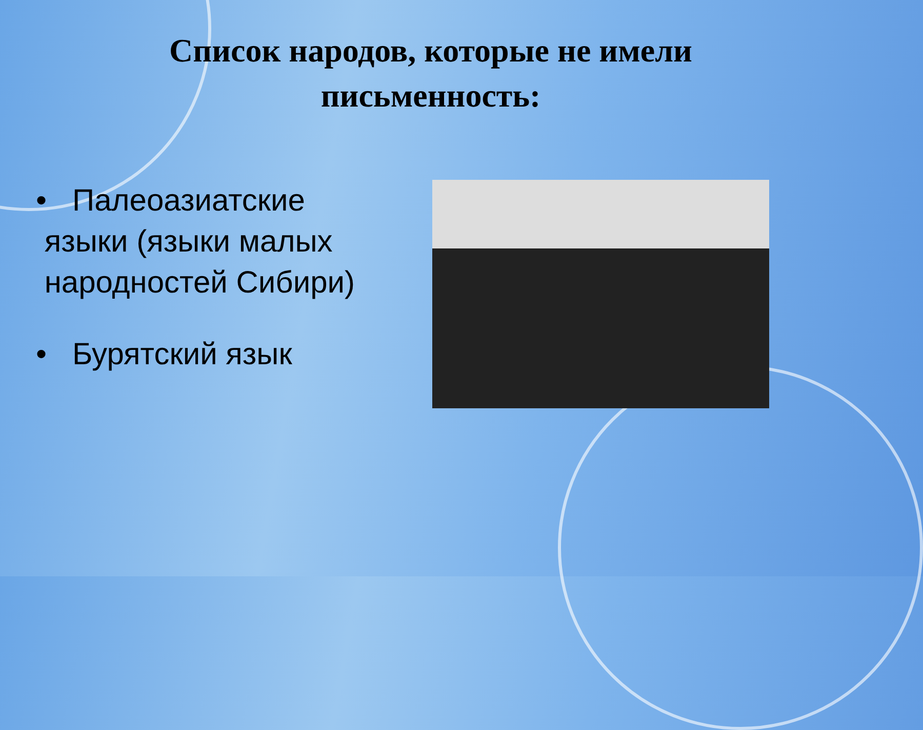Список народов, которые не имели письменность:
• Палеоазиатские
языки (языки малых
народностей Сибири)
• Бурятский язык